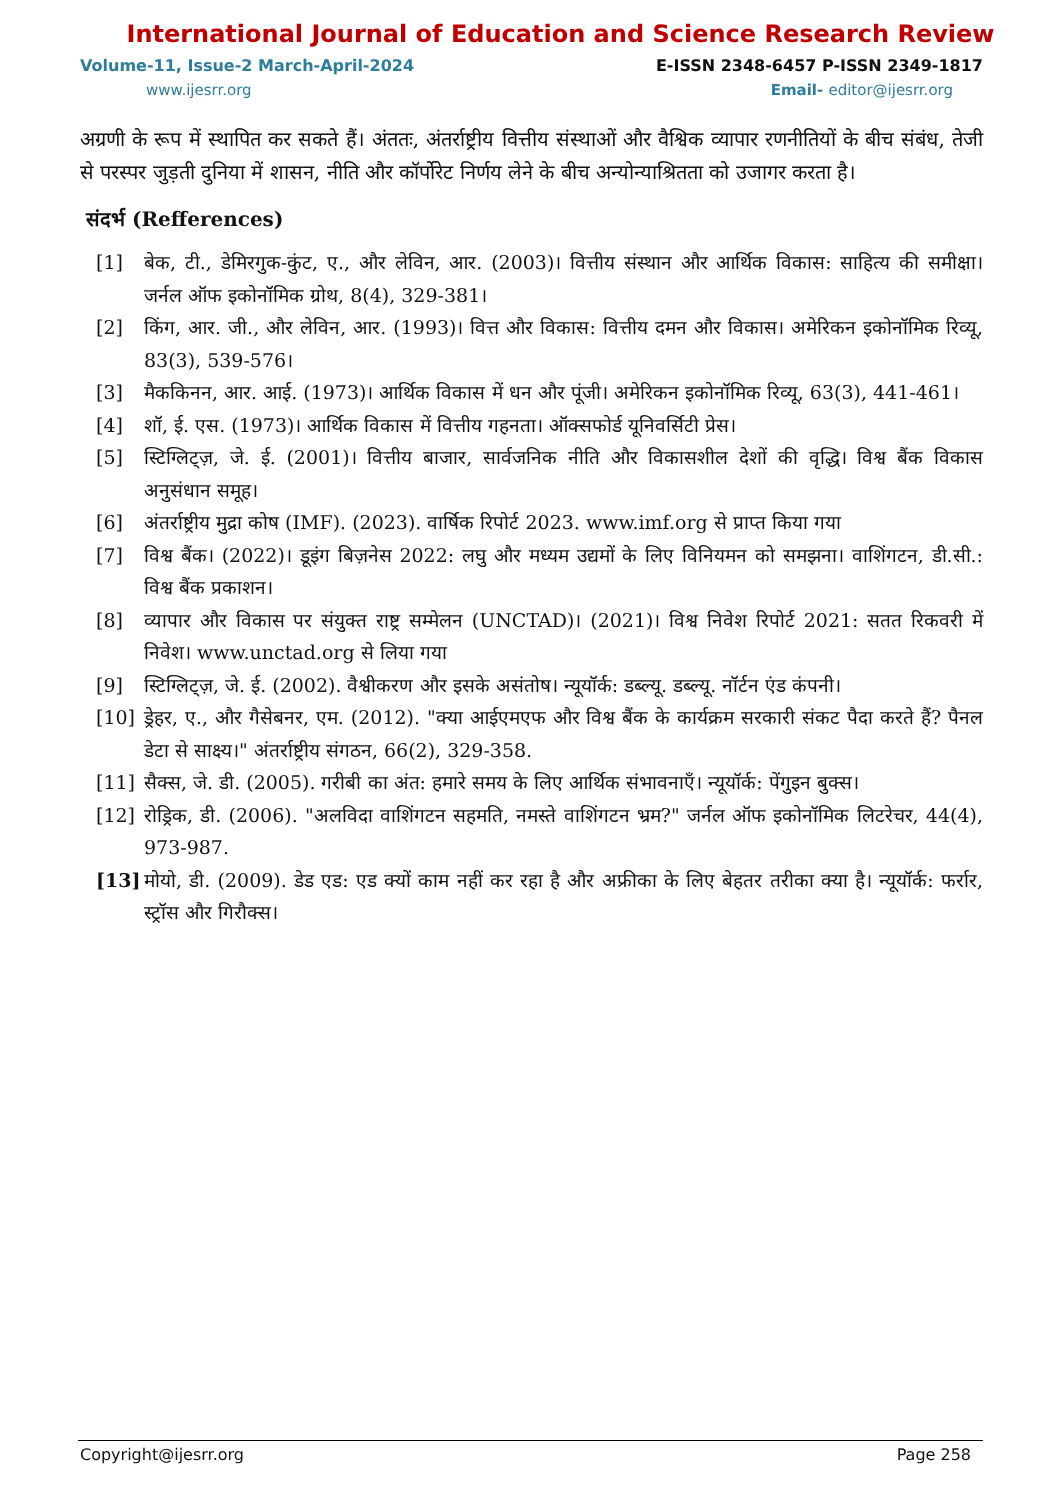International Journal of Education and Science Research Review
Volume-11, Issue-2 March-April-2024 E-ISSN 2348-6457 P-ISSN 2349-1817
www.ijesrr.org Email- editor@ijesrr.org
अग्रणी के रूप में स्थापित कर सकते हैं। अंततः, अंतर्राष्ट्रीय वित्तीय संस्थाओं और वैश्विक व्यापार रणनीतियों के बीच संबंध, तेजी से परस्पर जुड़ती दुनिया में शासन, नीति और कॉर्पोरेट निर्णय लेने के बीच अन्योन्याश्रितता को उजागर करता है।
संदर्भ (Refferences)
[1] बेक, टी., डेमिरगुक-कुंट, ए., और लेविन, आर. (2003)। वित्तीय संस्थान और आर्थिक विकास: साहित्य की समीक्षा। जर्नल ऑफ इकोनॉमिक ग्रोथ, 8(4), 329-381।
[2] किंग, आर. जी., और लेविन, आर. (1993)। वित्त और विकास: वित्तीय दमन और विकास। अमेरिकन इकोनॉमिक रिव्यू, 83(3), 539-576।
[3] मैककिनन, आर. आई. (1973)। आर्थिक विकास में धन और पूंजी। अमेरिकन इकोनॉमिक रिव्यू, 63(3), 441-461।
[4] शॉ, ई. एस. (1973)। आर्थिक विकास में वित्तीय गहनता। ऑक्सफोर्ड यूनिवर्सिटी प्रेस।
[5] स्टिग्लिट्ज़, जे. ई. (2001)। वित्तीय बाजार, सार्वजनिक नीति और विकासशील देशों की वृद्धि। विश्व बैंक विकास अनुसंधान समूह।
[6] अंतर्राष्ट्रीय मुद्रा कोष (IMF). (2023). वार्षिक रिपोर्ट 2023. www.imf.org से प्राप्त किया गया
[7] विश्व बैंक। (2022)। डूइंग बिज़नेस 2022: लघु और मध्यम उद्यमों के लिए विनियमन को समझना। वाशिंगटन, डी.सी.: विश्व बैंक प्रकाशन।
[8] व्यापार और विकास पर संयुक्त राष्ट्र सम्मेलन (UNCTAD)। (2021)। विश्व निवेश रिपोर्ट 2021: सतत रिकवरी में निवेश। www.unctad.org से लिया गया
[9] स्टिग्लिट्ज़, जे. ई. (2002). वैश्वीकरण और इसके असंतोष। न्यूयॉर्क: डब्ल्यू. डब्ल्यू. नॉर्टन एंड कंपनी।
[10] ड्रेहर, ए., और गैसेबनर, एम. (2012). "क्या आईएमएफ और विश्व बैंक के कार्यक्रम सरकारी संकट पैदा करते हैं? पैनल डेटा से साक्ष्य।" अंतर्राष्ट्रीय संगठन, 66(2), 329-358.
[11] सैक्स, जे. डी. (2005). गरीबी का अंत: हमारे समय के लिए आर्थिक संभावनाएँ। न्यूयॉर्क: पेंगुइन बुक्स।
[12] रोड्रिक, डी. (2006). "अलविदा वाशिंगटन सहमति, नमस्ते वाशिंगटन भ्रम?" जर्नल ऑफ इकोनॉमिक लिटरेचर, 44(4), 973-987.
[13] मोयो, डी. (2009). डेड एड: एड क्यों काम नहीं कर रहा है और अफ्रीका के लिए बेहतर तरीका क्या है। न्यूयॉर्क: फर्रार, स्ट्रॉस और गिरौक्स।
Copyright@ijesrr.org Page 258